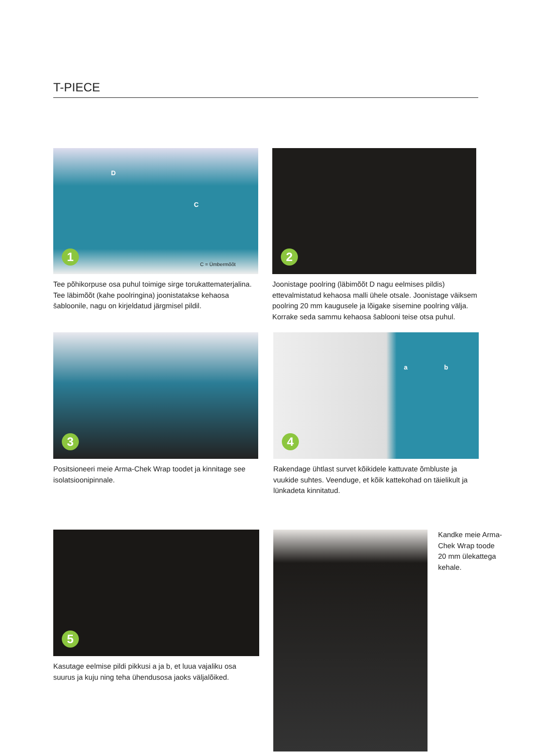T-PIECE
D
C
C = Ümbermõõt 1
Tee põhikorpuse osa puhul toimige sirge torukattematerjalina. Tee läbimõõt (kahe poolringina) joonistatakse kehaosa šabloonile, nagu on kirjeldatud järgmisel pildil.
2
Joonistage poolring (läbimõõt D nagu eelmises pildis) ettevalmistatud kehaosa malli ühele otsale. Joonistage väiksem poolring 20 mm kaugusele ja lõigake sisemine poolring välja. Korrake seda sammu kehaosa šablooni teise otsa puhul.
3
Positsioneeri meie Arma-Chek Wrap toodet ja kinnitage see isolatsioonipinnale.
a b
4
Rakendage ühtlast survet kõikidele kattuvate õmbluste ja vuukide suhtes. Veenduge, et kõik kattekohad on täielikult ja lünkadeta kinnitatud.
5
Kasutage eelmise pildi pikkusi a ja b, et luua vajaliku osa suurus ja kuju ning teha ühendusosa jaoks väljalõiked.
Kandke meie Arma-Chek Wrap toode 20 mm ülekattega kehale.